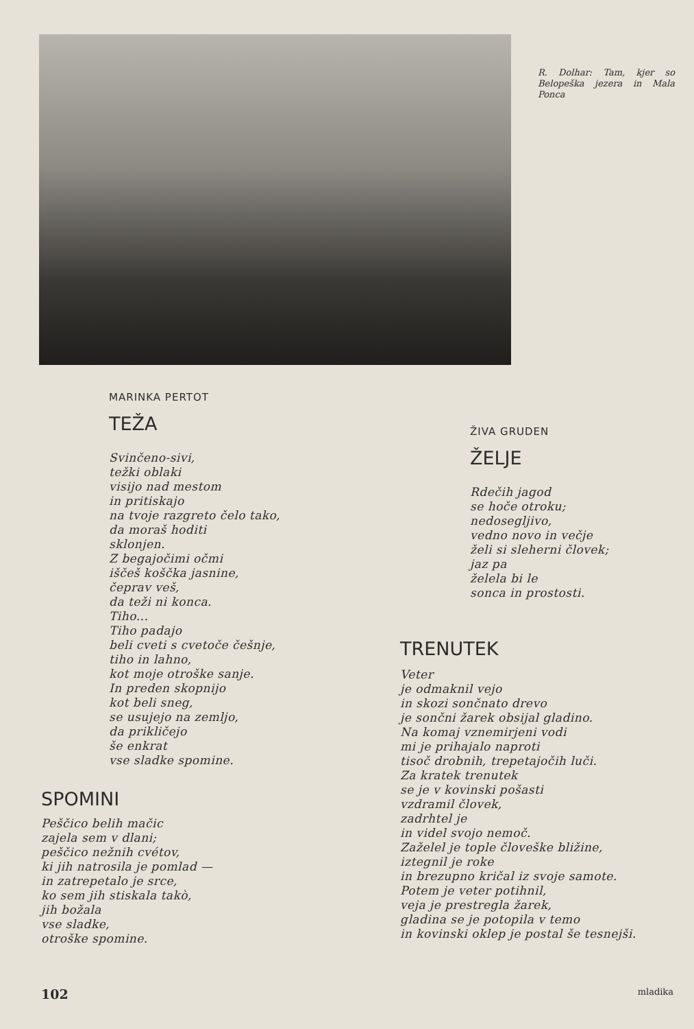R. Dolhar: Tam, kjer so Belopeška jezera in Mala Ponca
MARINKA PERTOT
TEŽA
Svinčeno-sivi,
težki oblaki
visijo nad mestom
in pritiskajo
na tvoje razgreto čelo tako,
da moraš hoditi
sklonjen.
Z begajočimi očmi
iščeš koščka jasnine,
čeprav veš,
da teži ni konca.
Tiho...
Tiho padajo
beli cveti s cvetoče češnje,
tiho in lahno,
kot moje otroške sanje.
In preden skopnijo
kot beli sneg,
se usujejo na zemljo,
da prikličejo
še enkrat
vse sladke spomine.
SPOMINI
Peščico belih mačic
zajela sem v dlani;
peščico nežnih cvétov,
ki jih natrosila je pomlad —
in zatrepetalo je srce,
ko sem jih stiskala takò,
jih božala
vse sladke,
otroške spomine.
ŽIVA GRUDEN
ŽELJE
Rdečih jagod
se hoče otroku;
nedosegljivo,
vedno novo in večje
želi si sleherni človek;
jaz pa
želela bi le
sonca in prostosti.
TRENUTEK
Veter
je odmaknil vejo
in skozi sončnato drevo
je sončni žarek obsijal gladino.
Na komaj vznemirjeni vodi
mi je prihajalo naproti
tisoč drobnih, trepetajočih luči.
Za kratek trenutek
se je v kovinski pošasti
vzdramil človek,
zadrhtel je
in videl svojo nemoč.
Zaželel je tople človeške bližine,
iztegnil je roke
in brezupno kričal iz svoje samote.
Potem je veter potihnil,
veja je prestregla žarek,
gladina se je potopila v temo
in kovinski oklep je postal še tesnejši.
102 mladika